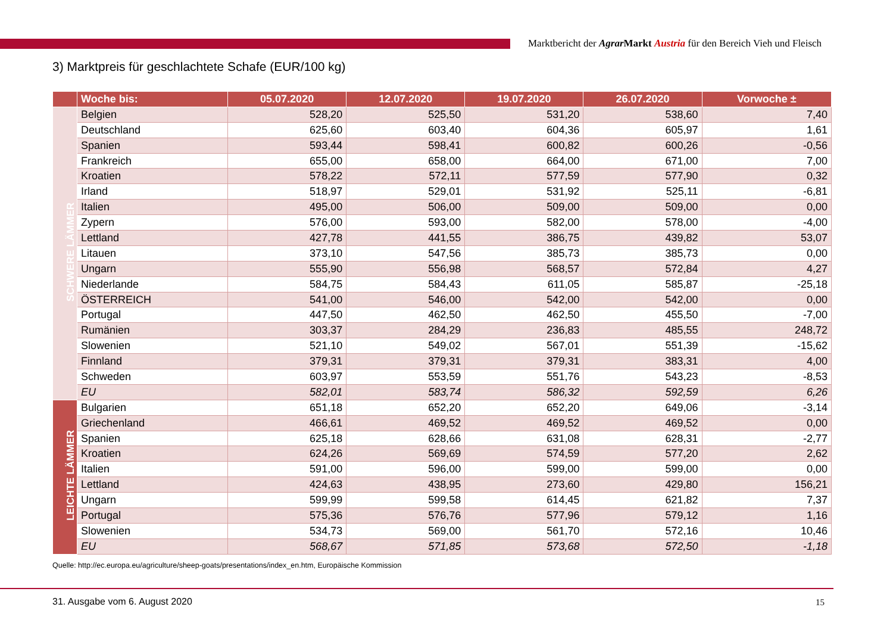Marktbericht der Agrar Markt Austria für den Bereich Vieh und Fleisch
3) Marktpreis für geschlachtete Schafe (EUR/100 kg)
| | Woche bis: | 05.07.2020 | 12.07.2020 | 19.07.2020 | 26.07.2020 | Vorwoche ± |
| --- | --- | --- | --- | --- | --- | --- |
| SCHWERE LÄMMER | Belgien | 528,20 | 525,50 | 531,20 | 538,60 | 7,40 |
| | Deutschland | 625,60 | 603,40 | 604,36 | 605,97 | 1,61 |
| | Spanien | 593,44 | 598,41 | 600,82 | 600,26 | -0,56 |
| | Frankreich | 655,00 | 658,00 | 664,00 | 671,00 | 7,00 |
| | Kroatien | 578,22 | 572,11 | 577,59 | 577,90 | 0,32 |
| | Irland | 518,97 | 529,01 | 531,92 | 525,11 | -6,81 |
| | Italien | 495,00 | 506,00 | 509,00 | 509,00 | 0,00 |
| | Zypern | 576,00 | 593,00 | 582,00 | 578,00 | -4,00 |
| | Lettland | 427,78 | 441,55 | 386,75 | 439,82 | 53,07 |
| | Litauen | 373,10 | 547,56 | 385,73 | 385,73 | 0,00 |
| | Ungarn | 555,90 | 556,98 | 568,57 | 572,84 | 4,27 |
| | Niederlande | 584,75 | 584,43 | 611,05 | 585,87 | -25,18 |
| | ÖSTERREICH | 541,00 | 546,00 | 542,00 | 542,00 | 0,00 |
| | Portugal | 447,50 | 462,50 | 462,50 | 455,50 | -7,00 |
| | Rumänien | 303,37 | 284,29 | 236,83 | 485,55 | 248,72 |
| | Slowenien | 521,10 | 549,02 | 567,01 | 551,39 | -15,62 |
| | Finnland | 379,31 | 379,31 | 379,31 | 383,31 | 4,00 |
| | Schweden | 603,97 | 553,59 | 551,76 | 543,23 | -8,53 |
| | EU | 582,01 | 583,74 | 586,32 | 592,59 | 6,26 |
| LEICHTE LÄMMER | Bulgarien | 651,18 | 652,20 | 652,20 | 649,06 | -3,14 |
| | Griechenland | 466,61 | 469,52 | 469,52 | 469,52 | 0,00 |
| | Spanien | 625,18 | 628,66 | 631,08 | 628,31 | -2,77 |
| | Kroatien | 624,26 | 569,69 | 574,59 | 577,20 | 2,62 |
| | Italien | 591,00 | 596,00 | 599,00 | 599,00 | 0,00 |
| | Lettland | 424,63 | 438,95 | 273,60 | 429,80 | 156,21 |
| | Ungarn | 599,99 | 599,58 | 614,45 | 621,82 | 7,37 |
| | Portugal | 575,36 | 576,76 | 577,96 | 579,12 | 1,16 |
| | Slowenien | 534,73 | 569,00 | 561,70 | 572,16 | 10,46 |
| | EU | 568,67 | 571,85 | 573,68 | 572,50 | -1,18 |
Quelle: http://ec.europa.eu/agriculture/sheep-goats/presentations/index_en.htm, Europäische Kommission
31. Ausgabe vom 6. August 2020 15